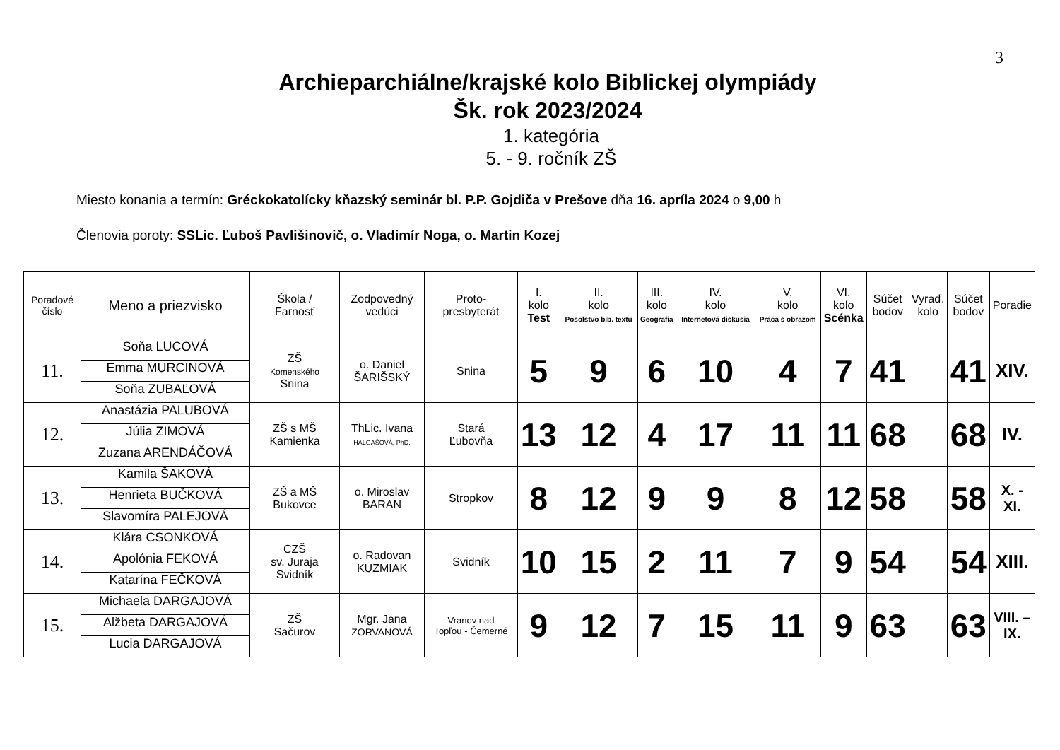3
Archieparchiálne/krajské kolo Biblickej olympiády
Šk. rok 2023/2024
1. kategória
5. - 9. ročník ZŠ
Miesto konania a termín: Gréckokatolícky kňazský seminár bl. P.P. Gojdiča v Prešove dňa 16. apríla 2024 o 9,00 h
Členovia poroty: SSLic. Ľuboš Pavlišinovič, o. Vladimír Noga, o. Martin Kozej
| Poradové číslo | Meno a priezvisko | Škola / Farnosť | Zodpovedný vedúci | Proto- presbyterát | I. kolo Test | II. kolo Posolstvo bib. textu | III. kolo Geografia | IV. kolo Internetová diskusia | V. kolo Práca s obrazom | VI. kolo Scénka | Súčet bodov | Vyraď. kolo | Súčet bodov | Poradie |
| --- | --- | --- | --- | --- | --- | --- | --- | --- | --- | --- | --- | --- | --- | --- |
| 11. | Soňa LUCOVÁ Emma MURCINOVÁ Soňa ZUBAĽOVÁ | ZŠ Komenského Snina | o. Daniel ŠARIŠSKÝ | Snina | 5 | 9 | 6 | 10 | 4 | 7 | 41 | | 41 | XIV. |
| 12. | Anastázia PALUBOVÁ Júlia ZIMOVÁ Zuzana ARENDÁČOVÁ | ZŠ s MŠ Kamienka | ThLic. Ivana HALGAŠOVÁ, PhD. | Stará Ľubovňa | 13 | 12 | 4 | 17 | 11 | 11 | 68 | | 68 | IV. |
| 13. | Kamila ŠAKOVÁ Henrieta BUČKOVÁ Slavomíra PALEJOVÁ | ZŠ a MŠ Bukovce | o. Miroslav BARAN | Stropkov | 8 | 12 | 9 | 9 | 8 | 12 | 58 | | 58 | X. - XI. |
| 14. | Klára CSONKOVÁ Apolónia FEKOVÁ Katarína FEČKOVÁ | CZŠ sv. Juraja Svidník | o. Radovan KUZMIAK | Svidník | 10 | 15 | 2 | 11 | 7 | 9 | 54 | | 54 | XIII. |
| 15. | Michaela DARGAJOVÁ Alžbeta DARGAJOVÁ Lucia DARGAJOVÁ | ZŠ Sačurov | Mgr. Jana ZORVANOVÁ | Vranov nad Topľou - Čemerné | 9 | 12 | 7 | 15 | 11 | 9 | 63 | | 63 | VIII. – IX. |